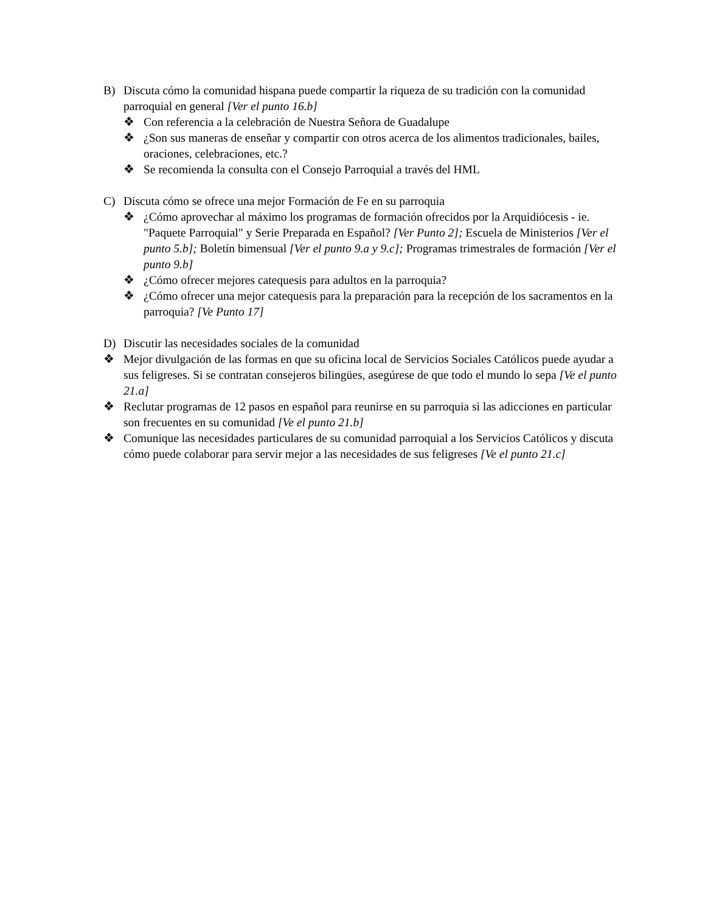B) Discuta cómo la comunidad hispana puede compartir la riqueza de su tradición con la comunidad parroquial en general [Ver el punto 16.b]
❖ Con referencia a la celebración de Nuestra Señora de Guadalupe
❖ ¿Son sus maneras de enseñar y compartir con otros acerca de los alimentos tradicionales, bailes, oraciones, celebraciones, etc.?
❖ Se recomienda la consulta con el Consejo Parroquial a través del HML
C) Discuta cómo se ofrece una mejor Formación de Fe en su parroquia
❖ ¿Cómo aprovechar al máximo los programas de formación ofrecidos por la Arquidiócesis - ie. "Paquete Parroquial" y Serie Preparada en Español? [Ver Punto 2]; Escuela de Ministerios [Ver el punto 5.b]; Boletín bimensual [Ver el punto 9.a y 9.c]; Programas trimestrales de formación [Ver el punto 9.b]
❖ ¿Cómo ofrecer mejores catequesis para adultos en la parroquia?
❖ ¿Cómo ofrecer una mejor catequesis para la preparación para la recepción de los sacramentos en la parroquia? [Ve Punto 17]
D) Discutir las necesidades sociales de la comunidad
❖ Mejor divulgación de las formas en que su oficina local de Servicios Sociales Católicos puede ayudar a sus feligreses. Si se contratan consejeros bilingües, asegúrese de que todo el mundo lo sepa [Ve el punto 21.a]
❖ Reclutar programas de 12 pasos en español para reunirse en su parroquia si las adicciones en particular son frecuentes en su comunidad [Ve el punto 21.b]
❖ Comunique las necesidades particulares de su comunidad parroquial a los Servicios Católicos y discuta cómo puede colaborar para servir mejor a las necesidades de sus feligreses [Ve el punto 21.c]